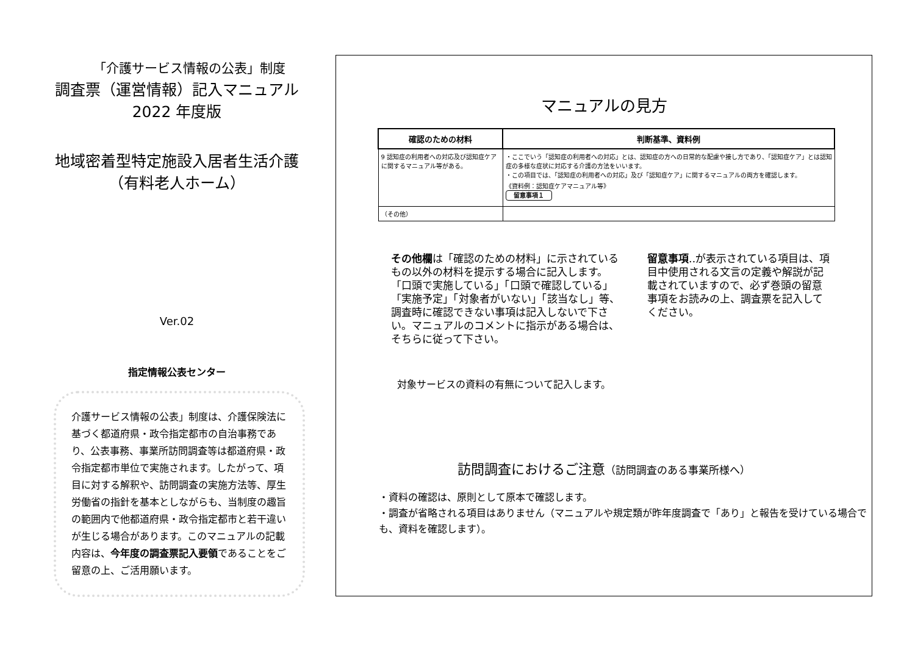「介護サービス情報の公表」制度
調査票（運営情報）記入マニュアル
2022 年度版
地域密着型特定施設入居者生活介護
（有料老人ホーム）
Ver.02
指定情報公表センター
介護サービス情報の公表」制度は、介護保険法に基づく都道府県・政令指定都市の自治事務であり、公表事務、事業所訪問調査等は都道府県・政令指定都市単位で実施されます。したがって、項目に対する解釈や、訪問調査の実施方法等、厚生労働省の指針を基本としながらも、当制度の趣旨の範囲内で他都道府県・政令指定都市と若干違いが生じる場合があります。このマニュアルの記載内容は、今年度の調査票記入要領であることをご留意の上、ご活用願います。
マニュアルの見方
| 確認のための材料 | 判断基準、資料例 |
| --- | --- |
| 9 認知症の利用者への対応及び認知症ケアに関するマニュアル等がある。 | ・ここでいう「認知症の利用者への対応」とは、認知症の方への日常的な配慮や接し方であり、「認知症ケア」とは認知症の多様な症状に対応する介護の方法をいいます。 ・この項目では、「認知症の利用者への対応」及び「認知症ケア」に関するマニュアルの両方を確認します。 《資料例：認知症ケアマニュアル等》 留意事項１ |
| （その他） | |
その他欄は「確認のための材料」に示されているもの以外の材料を提示する場合に記入します。
「口頭で実施している」「口頭で確認している」「実施予定」「対象者がいない」「該当なし」等、調査時に確認できない事項は記入しないで下さい。マニュアルのコメントに指示がある場合は、そちらに従って下さい。
留意事項‥が表示されている項目は、項目中使用される文言の定義や解説が記載されていますので、必ず巻頭の留意事項をお読みの上、調査票を記入してください。
対象サービスの資料の有無について記入します。
訪問調査におけるご注意（訪問調査のある事業所様へ）
・資料の確認は、原則として原本で確認します。
・調査が省略される項目はありません（マニュアルや規定類が昨年度調査で「あり」と報告を受けている場合でも、資料を確認します）。